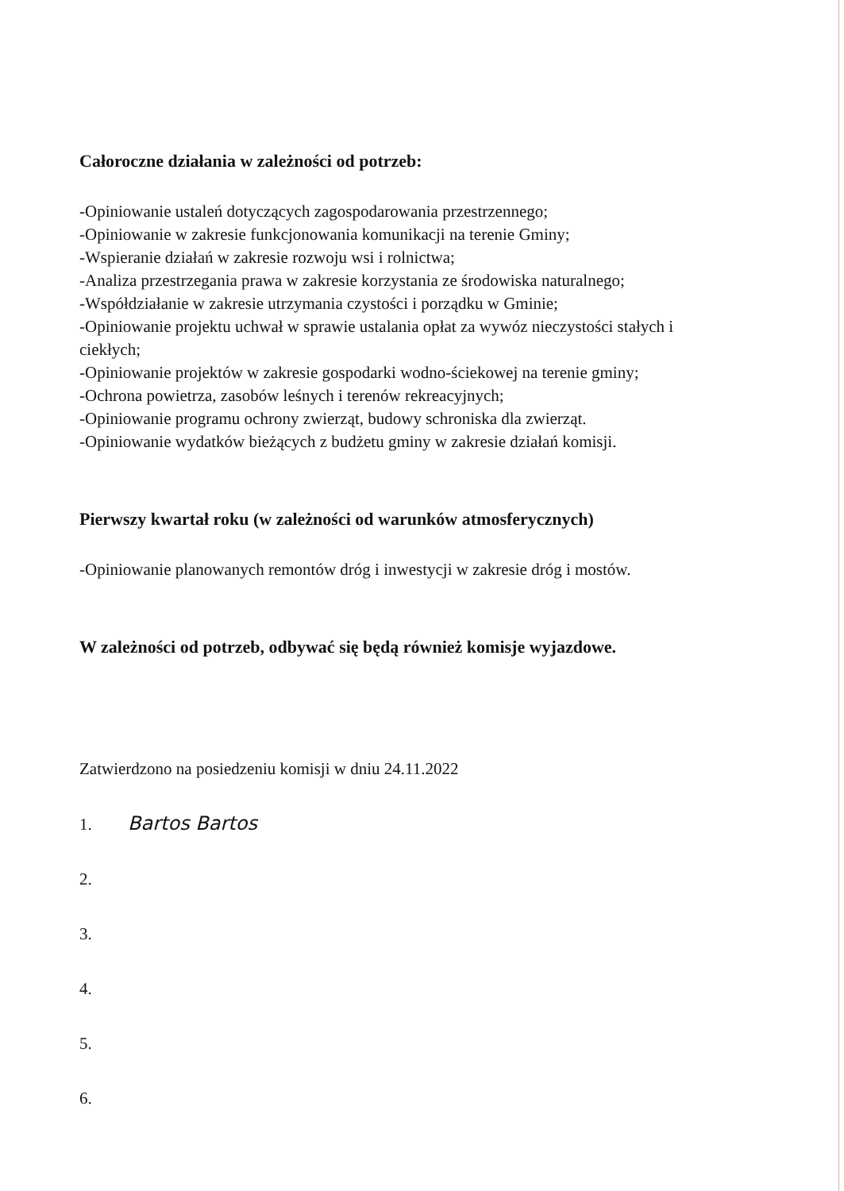Całoroczne działania w zależności od potrzeb:
-Opiniowanie ustaleń dotyczących zagospodarowania przestrzennego;
-Opiniowanie w zakresie funkcjonowania komunikacji na terenie Gminy;
-Wspieranie działań w zakresie rozwoju wsi i rolnictwa;
-Analiza przestrzegania prawa w zakresie korzystania ze środowiska naturalnego;
-Współdziałanie w zakresie utrzymania czystości i porządku w Gminie;
-Opiniowanie projektu uchwał w sprawie ustalania opłat za wywóz nieczystości stałych i ciekłych;
-Opiniowanie projektów w zakresie gospodarki wodno-ściekowej na terenie gminy;
-Ochrona powietrza, zasobów leśnych i terenów rekreacyjnych;
-Opiniowanie programu ochrony zwierząt, budowy schroniska dla zwierząt.
-Opiniowanie wydatków bieżących z budżetu gminy w zakresie działań komisji.
Pierwszy kwartał roku (w zależności od warunków atmosferycznych)
-Opiniowanie planowanych remontów dróg i inwestycji w zakresie dróg i mostów.
W zależności od potrzeb, odbywać się będą również komisje wyjazdowe.
Zatwierdzono na posiedzeniu komisji w dniu 24.11.2022
1. Bartos Bartos
2.
3.
4.
5.
6.